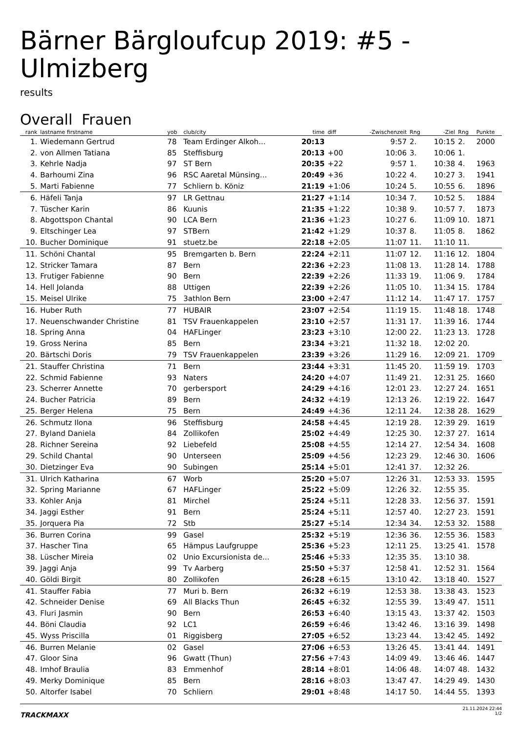Bärner Bärgloufcup 2019: #5 - Ulmizberg
results
Overall Frauen
| rank | lastname firstname | yob | club/city | time | diff | -Zwischenzeit | Rng | -Ziel | Rng | Punkte |
| --- | --- | --- | --- | --- | --- | --- | --- | --- | --- | --- |
| 1. | Wiedemann Gertrud | 78 | Team Erdinger Alkoh... | 20:13 | | 9:57 | 2. | 10:15 | 2. | 2000 |
| 2. | von Allmen Tatiana | 85 | Steffisburg | 20:13 | +00 | 10:06 | 3. | 10:06 | 1. | |
| 3. | Kehrle Nadja | 97 | ST Bern | 20:35 | +22 | 9:57 | 1. | 10:38 | 4. | 1963 |
| 4. | Barhoumi Zina | 96 | RSC Aaretal Münsing... | 20:49 | +36 | 10:22 | 4. | 10:27 | 3. | 1941 |
| 5. | Marti Fabienne | 77 | Schliern b. Köniz | 21:19 | +1:06 | 10:24 | 5. | 10:55 | 6. | 1896 |
| 6. | Häfeli Tanja | 97 | LR Gettnau | 21:27 | +1:14 | 10:34 | 7. | 10:52 | 5. | 1884 |
| 7. | Tüscher Karin | 86 | Kuunis | 21:35 | +1:22 | 10:38 | 9. | 10:57 | 7. | 1873 |
| 8. | Abgottspon Chantal | 90 | LCA Bern | 21:36 | +1:23 | 10:27 | 6. | 11:09 | 10. | 1871 |
| 9. | Eltschinger Lea | 97 | STBern | 21:42 | +1:29 | 10:37 | 8. | 11:05 | 8. | 1862 |
| 10. | Bucher Dominique | 91 | stuetz.be | 22:18 | +2:05 | 11:07 | 11. | 11:10 | 11. | |
| 11. | Schöni Chantal | 95 | Bremgarten b. Bern | 22:24 | +2:11 | 11:07 | 12. | 11:16 | 12. | 1804 |
| 12. | Stricker Tamara | 87 | Bern | 22:36 | +2:23 | 11:08 | 13. | 11:28 | 14. | 1788 |
| 13. | Frutiger Fabienne | 90 | Bern | 22:39 | +2:26 | 11:33 | 19. | 11:06 | 9. | 1784 |
| 14. | Hell Jolanda | 88 | Uttigen | 22:39 | +2:26 | 11:05 | 10. | 11:34 | 15. | 1784 |
| 15. | Meisel Ulrike | 75 | 3athlon Bern | 23:00 | +2:47 | 11:12 | 14. | 11:47 | 17. | 1757 |
| 16. | Huber Ruth | 77 | HUBAIR | 23:07 | +2:54 | 11:19 | 15. | 11:48 | 18. | 1748 |
| 17. | Neuenschwander Christine | 81 | TSV Frauenkappelen | 23:10 | +2:57 | 11:31 | 17. | 11:39 | 16. | 1744 |
| 18. | Spring Anna | 04 | HAFLinger | 23:23 | +3:10 | 12:00 | 22. | 11:23 | 13. | 1728 |
| 19. | Gross Nerina | 85 | Bern | 23:34 | +3:21 | 11:32 | 18. | 12:02 | 20. | |
| 20. | Bärtschi Doris | 79 | TSV Frauenkappelen | 23:39 | +3:26 | 11:29 | 16. | 12:09 | 21. | 1709 |
| 21. | Stauffer Christina | 71 | Bern | 23:44 | +3:31 | 11:45 | 20. | 11:59 | 19. | 1703 |
| 22. | Schmid Fabienne | 93 | Naters | 24:20 | +4:07 | 11:49 | 21. | 12:31 | 25. | 1660 |
| 23. | Scherrer Annette | 70 | gerbersport | 24:29 | +4:16 | 12:01 | 23. | 12:27 | 24. | 1651 |
| 24. | Bucher Patricia | 89 | Bern | 24:32 | +4:19 | 12:13 | 26. | 12:19 | 22. | 1647 |
| 25. | Berger Helena | 75 | Bern | 24:49 | +4:36 | 12:11 | 24. | 12:38 | 28. | 1629 |
| 26. | Schmutz Ilona | 96 | Steffisburg | 24:58 | +4:45 | 12:19 | 28. | 12:39 | 29. | 1619 |
| 27. | Byland Daniela | 84 | Zollikofen | 25:02 | +4:49 | 12:25 | 30. | 12:37 | 27. | 1614 |
| 28. | Richner Sereina | 92 | Liebefeld | 25:08 | +4:55 | 12:14 | 27. | 12:54 | 34. | 1608 |
| 29. | Schild Chantal | 90 | Unterseen | 25:09 | +4:56 | 12:23 | 29. | 12:46 | 30. | 1606 |
| 30. | Dietzinger Eva | 90 | Subingen | 25:14 | +5:01 | 12:41 | 37. | 12:32 | 26. | |
| 31. | Ulrich Katharina | 67 | Worb | 25:20 | +5:07 | 12:26 | 31. | 12:53 | 33. | 1595 |
| 32. | Spring Marianne | 67 | HAFLinger | 25:22 | +5:09 | 12:26 | 32. | 12:55 | 35. | |
| 33. | Kohler Anja | 81 | Mirchel | 25:24 | +5:11 | 12:28 | 33. | 12:56 | 37. | 1591 |
| 34. | Jaggi Esther | 91 | Bern | 25:24 | +5:11 | 12:57 | 40. | 12:27 | 23. | 1591 |
| 35. | Jorquera Pia | 72 | Stb | 25:27 | +5:14 | 12:34 | 34. | 12:53 | 32. | 1588 |
| 36. | Burren Corina | 99 | Gasel | 25:32 | +5:19 | 12:36 | 36. | 12:55 | 36. | 1583 |
| 37. | Hascher Tina | 65 | Hämpus Laufgruppe | 25:36 | +5:23 | 12:11 | 25. | 13:25 | 41. | 1578 |
| 38. | Lüscher Mireia | 02 | Unio Excursionista de... | 25:46 | +5:33 | 12:35 | 35. | 13:10 | 38. | |
| 39. | Jaggi Anja | 99 | Tv Aarberg | 25:50 | +5:37 | 12:58 | 41. | 12:52 | 31. | 1564 |
| 40. | Göldi Birgit | 80 | Zollikofen | 26:28 | +6:15 | 13:10 | 42. | 13:18 | 40. | 1527 |
| 41. | Stauffer Fabia | 77 | Muri b. Bern | 26:32 | +6:19 | 12:53 | 38. | 13:38 | 43. | 1523 |
| 42. | Schneider Denise | 69 | All Blacks Thun | 26:45 | +6:32 | 12:55 | 39. | 13:49 | 47. | 1511 |
| 43. | Fluri Jasmin | 90 | Bern | 26:53 | +6:40 | 13:15 | 43. | 13:37 | 42. | 1503 |
| 44. | Böni Claudia | 92 | LC1 | 26:59 | +6:46 | 13:42 | 46. | 13:16 | 39. | 1498 |
| 45. | Wyss Priscilla | 01 | Riggisberg | 27:05 | +6:52 | 13:23 | 44. | 13:42 | 45. | 1492 |
| 46. | Burren Melanie | 02 | Gasel | 27:06 | +6:53 | 13:26 | 45. | 13:41 | 44. | 1491 |
| 47. | Gloor Sina | 96 | Gwatt (Thun) | 27:56 | +7:43 | 14:09 | 49. | 13:46 | 46. | 1447 |
| 48. | Imhof Braulia | 83 | Emmenhof | 28:14 | +8:01 | 14:06 | 48. | 14:07 | 48. | 1432 |
| 49. | Merky Dominique | 85 | Bern | 28:16 | +8:03 | 13:47 | 47. | 14:29 | 49. | 1430 |
| 50. | Altorfer Isabel | 70 | Schliern | 29:01 | +8:48 | 14:17 | 50. | 14:44 | 55. | 1393 |
TRACKMAXX
21.11.2024 22:44
1/2